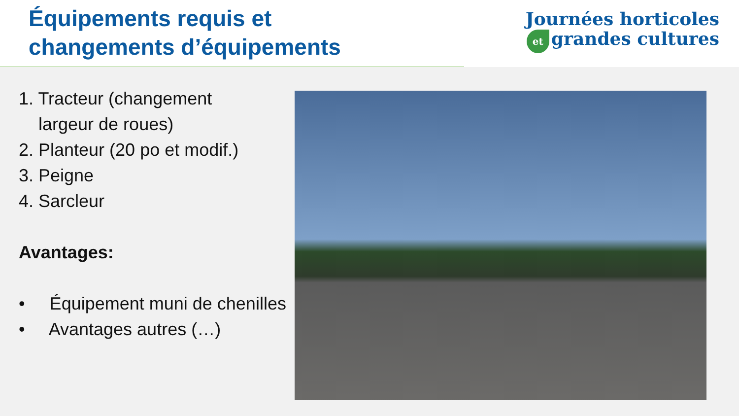Équipements requis et
changements d’équipements
Journées horticoles
et grandes cultures
1. Tracteur (changement
largeur de roues)
2. Planteur (20 po et modif.)
3. Peigne
4. Sarcleur
Avantages:
• Équipement muni de chenilles
• Avantages autres (…)